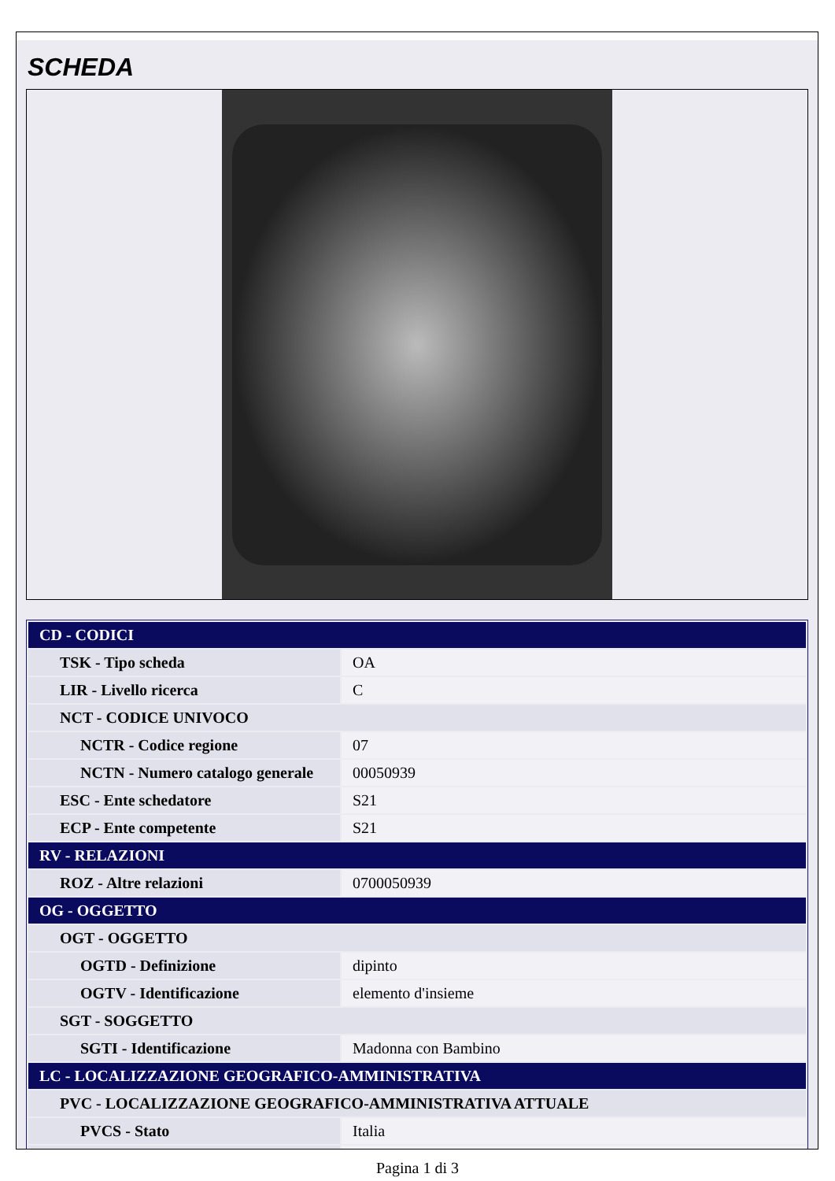SCHEDA
| CD - CODICI | |
| TSK - Tipo scheda | OA |
| LIR - Livello ricerca | C |
| NCT - CODICE UNIVOCO | |
| NCTR - Codice regione | 07 |
| NCTN - Numero catalogo generale | 00050939 |
| ESC - Ente schedatore | S21 |
| ECP - Ente competente | S21 |
| RV - RELAZIONI | |
| ROZ - Altre relazioni | 0700050939 |
| OG - OGGETTO | |
| OGT - OGGETTO | |
| OGTD - Definizione | dipinto |
| OGTV - Identificazione | elemento d'insieme |
| SGT - SOGGETTO | |
| SGTI - Identificazione | Madonna con Bambino |
| LC - LOCALIZZAZIONE GEOGRAFICO-AMMINISTRATIVA | |
| PVC - LOCALIZZAZIONE GEOGRAFICO-AMMINISTRATIVA ATTUALE | |
| PVCS - Stato | Italia |
Pagina 1 di 3